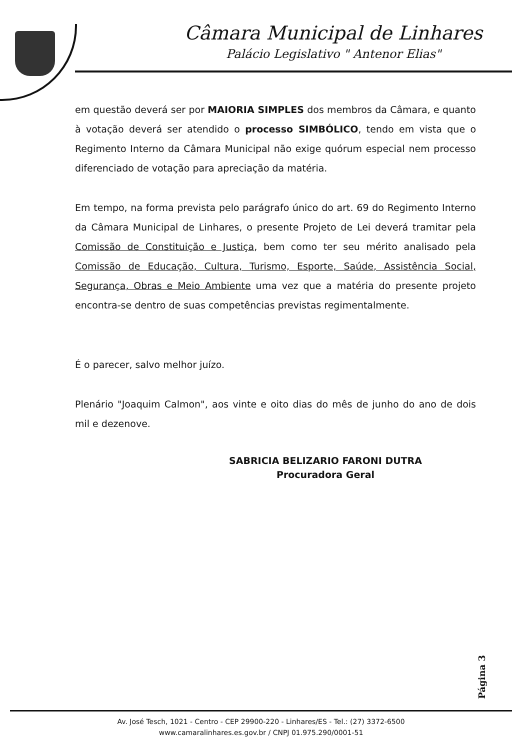Câmara Municipal de Linhares
Palácio Legislativo " Antenor Elias"
em questão deverá ser por MAIORIA SIMPLES dos membros da Câmara, e quanto à votação deverá ser atendido o processo SIMBÓLICO, tendo em vista que o Regimento Interno da Câmara Municipal não exige quórum especial nem processo diferenciado de votação para apreciação da matéria.
Em tempo, na forma prevista pelo parágrafo único do art. 69 do Regimento Interno da Câmara Municipal de Linhares, o presente Projeto de Lei deverá tramitar pela Comissão de Constituição e Justiça, bem como ter seu mérito analisado pela Comissão de Educação, Cultura, Turismo, Esporte, Saúde, Assistência Social, Segurança, Obras e Meio Ambiente uma vez que a matéria do presente projeto encontra-se dentro de suas competências previstas regimentalmente.
É o parecer, salvo melhor juízo.
Plenário "Joaquim Calmon", aos vinte e oito dias do mês de junho do ano de dois mil e dezenove.
SABRICIA BELIZARIO FARONI DUTRA
Procuradora Geral
Página 3
Av. José Tesch, 1021 - Centro - CEP 29900-220 - Linhares/ES - Tel.: (27) 3372-6500
www.camaralinhares.es.gov.br / CNPJ 01.975.290/0001-51